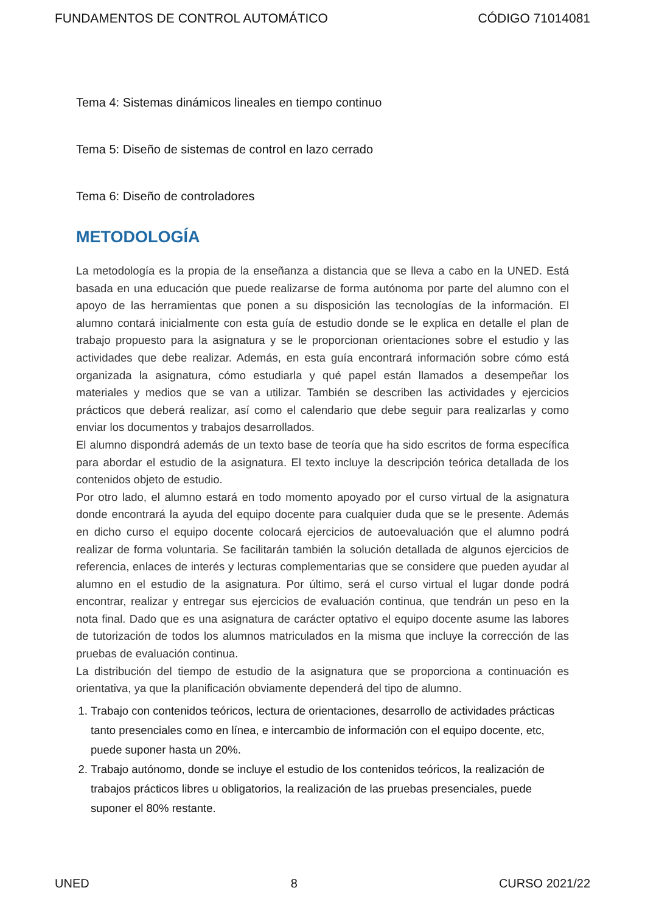FUNDAMENTOS DE CONTROL AUTOMÁTICO CÓDIGO 71014081
Tema 4: Sistemas dinámicos lineales en tiempo continuo
Tema 5: Diseño de sistemas de control en lazo cerrado
Tema 6: Diseño de controladores
METODOLOGÍA
La metodología es la propia de la enseñanza a distancia que se lleva a cabo en la UNED. Está basada en una educación que puede realizarse de forma autónoma por parte del alumno con el apoyo de las herramientas que ponen a su disposición las tecnologías de la información. El alumno contará inicialmente con esta guía de estudio donde se le explica en detalle el plan de trabajo propuesto para la asignatura y se le proporcionan orientaciones sobre el estudio y las actividades que debe realizar. Además, en esta guía encontrará información sobre cómo está organizada la asignatura, cómo estudiarla y qué papel están llamados a desempeñar los materiales y medios que se van a utilizar. También se describen las actividades y ejercicios prácticos que deberá realizar, así como el calendario que debe seguir para realizarlas y como enviar los documentos y trabajos desarrollados.
El alumno dispondrá además de un texto base de teoría que ha sido escritos de forma específica para abordar el estudio de la asignatura. El texto incluye la descripción teórica detallada de los contenidos objeto de estudio.
Por otro lado, el alumno estará en todo momento apoyado por el curso virtual de la asignatura donde encontrará la ayuda del equipo docente para cualquier duda que se le presente. Además en dicho curso el equipo docente colocará ejercicios de autoevaluación que el alumno podrá realizar de forma voluntaria. Se facilitarán también la solución detallada de algunos ejercicios de referencia, enlaces de interés y lecturas complementarias que se considere que pueden ayudar al alumno en el estudio de la asignatura. Por último, será el curso virtual el lugar donde podrá encontrar, realizar y entregar sus ejercicios de evaluación continua, que tendrán un peso en la nota final. Dado que es una asignatura de carácter optativo el equipo docente asume las labores de tutorización de todos los alumnos matriculados en la misma que incluye la corrección de las pruebas de evaluación continua.
La distribución del tiempo de estudio de la asignatura que se proporciona a continuación es orientativa, ya que la planificación obviamente dependerá del tipo de alumno.
1. Trabajo con contenidos teóricos, lectura de orientaciones, desarrollo de actividades prácticas tanto presenciales como en línea, e intercambio de información con el equipo docente, etc, puede suponer hasta un 20%.
2. Trabajo autónomo, donde se incluye el estudio de los contenidos teóricos, la realización de trabajos prácticos libres u obligatorios, la realización de las pruebas presenciales, puede suponer el 80% restante.
UNED 8 CURSO 2021/22